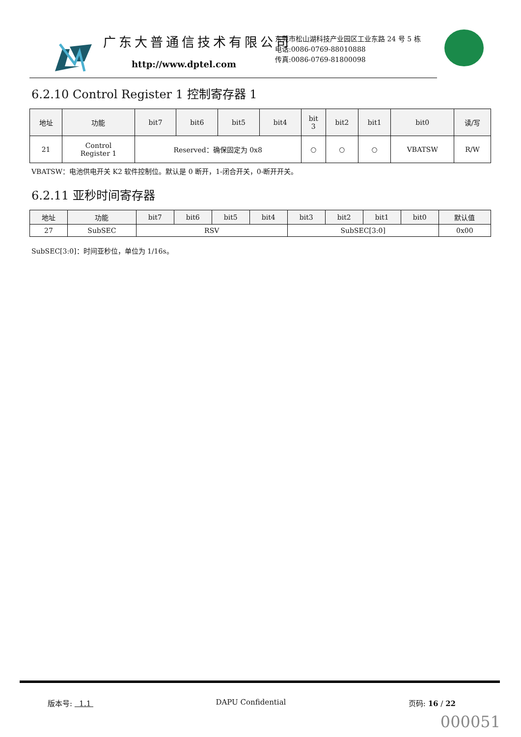广东大普通信技术有限公司
http://www.dptel.com
东莞市松山湖科技产业园区工业东路 24 号 5 栋
电话:0086-0769-88010888
传真:0086-0769-81800098
6.2.10 Control Register 1 控制寄存器 1
| 地址 | 功能 | bit7 | bit6 | bit5 | bit4 | bit 3 | bit2 | bit1 | bit0 | 读/写 |
| --- | --- | --- | --- | --- | --- | --- | --- | --- | --- | --- |
| 21 | Control Register 1 | Reserved：确保固定为 0x8 | | | | ○ | ○ | ○ | VBATSW | R/W |
VBATSW：电池供电开关 K2 软件控制位。默认是 0 断开，1-闭合开关，0-断开开关。
6.2.11 亚秒时间寄存器
| 地址 | 功能 | bit7 | bit6 | bit5 | bit4 | bit3 | bit2 | bit1 | bit0 | 默认值 |
| --- | --- | --- | --- | --- | --- | --- | --- | --- | --- | --- |
| 27 | SubSEC | RSV | | | | SubSEC[3:0] | | | | 0x00 |
SubSEC[3:0]：时间亚秒位，单位为 1/16s。
版本号: 1.1 DAPU Confidential 页码: 16 / 22
000051